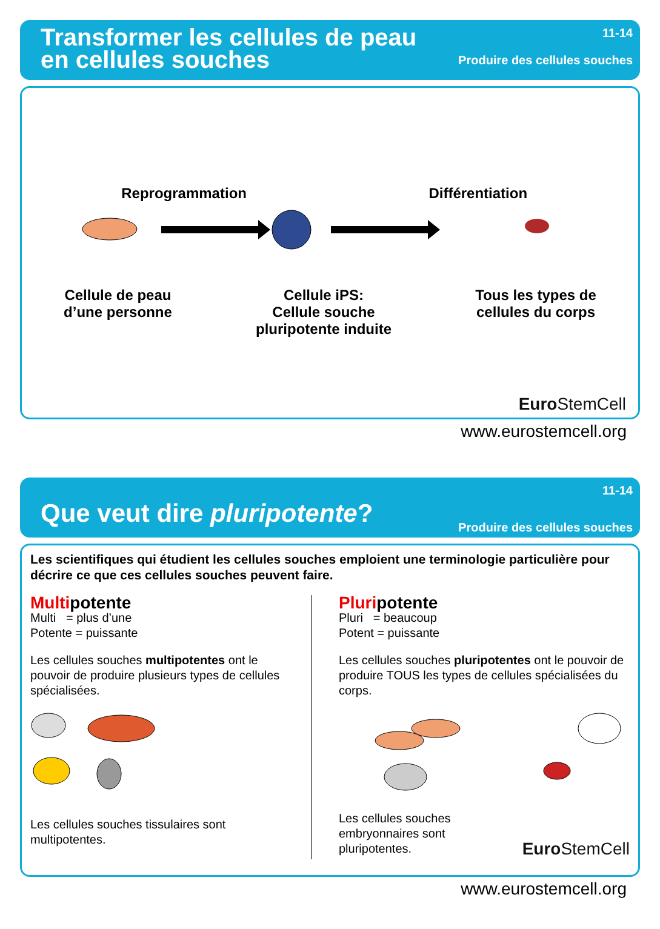Transformer les cellules de peau
en cellules souches
11-14
Produire des cellules souches
Reprogrammation
Différentiation
Cellule de peau
d’une personne
Cellule iPS:
Cellule souche
pluripotente induite
Tous les types de
cellules du corps
Euro StemCell
www.eurostemcell.org
Que veut dire pluripotente?
11-14
Produire des cellules souches
Les scientifiques qui étudient les cellules souches emploient une terminologie particulière pour décrire ce que ces cellules souches peuvent faire.
Multipotente
Multi = plus d’une
Potente = puissante
Les cellules souches multipotentes ont le pouvoir de produire plusieurs types de cellules spécialisées.
Les cellules souches tissulaires sont multipotentes.
Pluripotente
Pluri = beaucoup
Potent = puissante
Les cellules souches pluripotentes ont le pouvoir de produire TOUS les types de cellules spécialisées du corps.
Les cellules souches
embryonnaires sont
pluripotentes.
Euro StemCell
www.eurostemcell.org